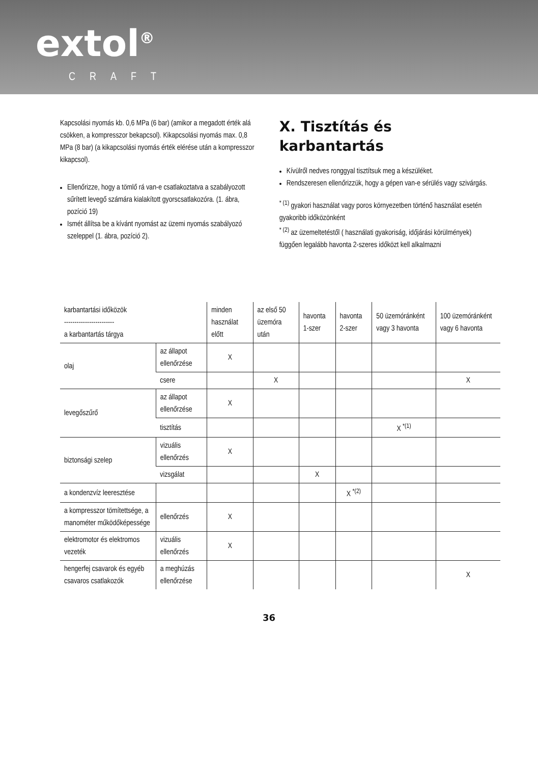extol<sup>®</sup>
CRAFT
Kapcsolási nyomás kb. 0,6 MPa (6 bar) (amikor a megadott érték alá csökken, a kompresszor bekapcsol). Kikapcsolási nyomás max. 0,8 MPa (8 bar) (a kikapcsolási nyomás érték elérése után a kompresszor kikapcsol).
Ellenőrizze, hogy a tömlő rá van-e csatlakoztatva a szabályozott sűrített levegő számára kialakított gyorscsatlakozóra. (1. ábra, pozíció 19)
Ismét állítsa be a kívánt nyomást az üzemi nyomás szabályozó szeleppel (1. ábra, pozíció 2).
X. Tisztítás és karbantartás
Kívülről nedves ronggyal tisztítsuk meg a készüléket.
Rendszeresen ellenőrizzük, hogy a gépen van-e sérülés vagy szivárgás.
<sup>* (1)</sup> gyakori használat vagy poros környezetben történő használat esetén gyakoribb időközönként
<sup>* (2)</sup> az üzemeltetéstől ( használati gyakoriság, időjárási körülmények) függően legalább havonta 2-szeres időközt kell alkalmazni
| karbantartási időközök ------------------------ a karbantartás tárgya | | minden használat előtt | az első 50 üzemóra után | havonta 1-szer | havonta 2-szer | 50 üzemóránként vagy 3 havonta | 100 üzemóránként vagy 6 havonta |
| olaj | az állapot ellenőrzése | X | | | | | |
| | csere | | X | | | | X |
| levegőszűrő | az állapot ellenőrzése | X | | | | | |
| | tisztítás | | | | | X <sup>*(1)</sup> | |
| biztonsági szelep | vizuális ellenőrzés | X | | | | | |
| | vizsgálat | | | X | | | |
| a kondenzvíz leeresztése | | | | | X <sup>*(2)</sup> | | |
| a kompresszor tömítettsége, a manométer működőképessége | ellenőrzés | X | | | | | |
| elektromotor és elektromos vezeték | vizuális ellenőrzés | X | | | | | |
| hengerfej csavarok és egyéb csavaros csatlakozók | a meghúzás ellenőrzése | | | | | | X |
36